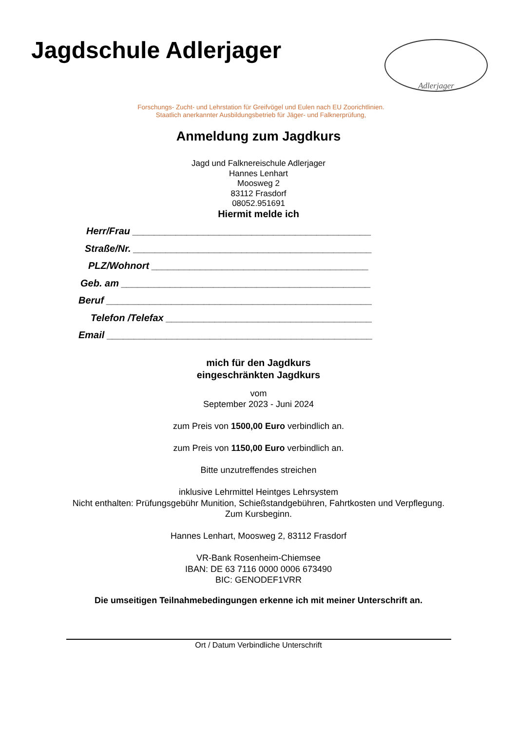Jagdschule Adlerjager
Adlerjager
Forschungs- Zucht- und Lehrstation für Greifvögel und Eulen nach EU Zoorichtlinien.
Staatlich anerkannter Ausbildungsbetrieb für Jäger- und Falknerprüfung,
Anmeldung zum Jagdkurs
Jagd und Falknereischule Adlerjager
Hannes Lenhart
Moosweg 2
83112 Frasdorf
08052.951691
Hiermit melde ich
Herr/Frau ____________________________________________
Straße/Nr. ____________________________________________
PLZ/Wohnort ________________________________________
Geb. am ______________________________________________
Beruf _________________________________________________
Telefon /Telefax ______________________________________
Email _________________________________________________
mich für den Jagdkurs
eingeschränkten Jagdkurs
vom
September 2023 - Juni 2024
zum Preis von 1500,00 Euro verbindlich an.
zum Preis von 1150,00 Euro verbindlich an.
Bitte unzutreffendes streichen
inklusive Lehrmittel Heintges Lehrsystem
Nicht enthalten: Prüfungsgebühr Munition, Schießstandgebühren, Fahrtkosten und Verpflegung.
Zum Kursbeginn.
Hannes Lenhart, Moosweg 2, 83112 Frasdorf
VR-Bank Rosenheim-Chiemsee
IBAN: DE 63 7116 0000 0006 673490
BIC: GENODEF1VRR
Die umseitigen Teilnahmebedingungen erkenne ich mit meiner Unterschrift an.
Ort / Datum Verbindliche Unterschrift